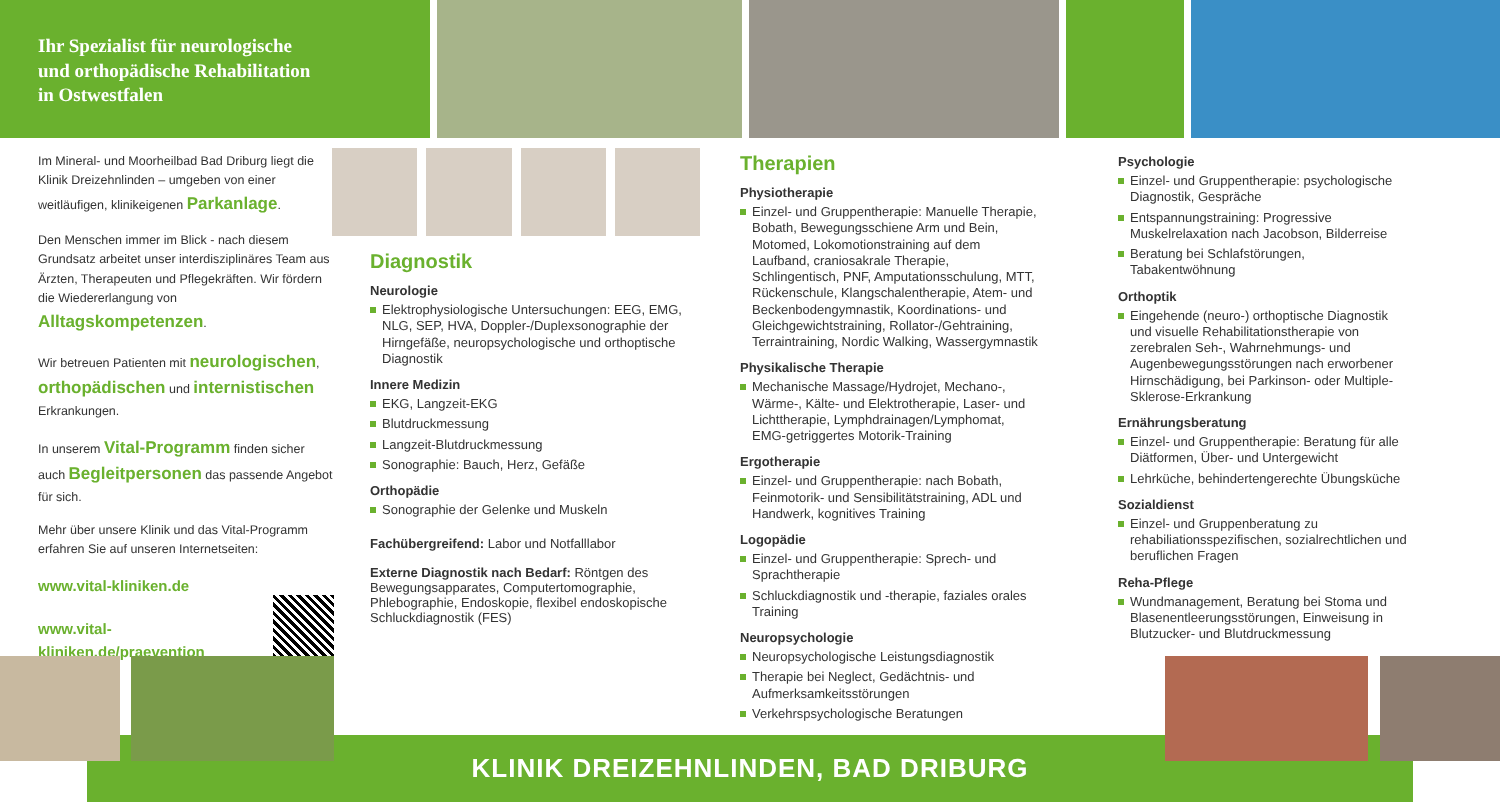Ihr Spezialist für neurologische
und orthopädische Rehabilitation
in Ostwestfalen
Im Mineral- und Moorheilbad Bad Driburg liegt die Klinik Dreizehnlinden – umgeben von einer weitläufigen, klinikeigenen Parkanlage.
Den Menschen immer im Blick - nach diesem Grundsatz arbeitet unser interdisziplinäres Team aus Ärzten, Therapeuten und Pflegekräften. Wir fördern die Wiedererlangung von Alltagskompetenzen.
Wir betreuen Patienten mit neurologischen, orthopädischen und internistischen Erkrankungen.
In unserem Vital-Programm finden sicher auch Begleitpersonen das passende Angebot für sich.
Mehr über unsere Klinik und das Vital-Programm erfahren Sie auf unseren Internetseiten:
www.vital-kliniken.de
www.vital-kliniken.de/praevention
Diagnostik
Neurologie
Elektrophysiologische Untersuchungen: EEG, EMG, NLG, SEP, HVA, Doppler-/Duplexsonographie der Hirngefäße, neuropsychologische und orthoptische Diagnostik
Innere Medizin
EKG, Langzeit-EKG
Blutdruckmessung
Langzeit-Blutdruckmessung
Sonographie: Bauch, Herz, Gefäße
Orthopädie
Sonographie der Gelenke und Muskeln
Fachübergreifend: Labor und Notfalllabor
Externe Diagnostik nach Bedarf: Röntgen des Bewegungsapparates, Computertomographie, Phlebographie, Endoskopie, flexibel endoskopische Schluckdiagnostik (FES)
Therapien
Physiotherapie
Einzel- und Gruppentherapie: Manuelle Therapie, Bobath, Bewegungsschiene Arm und Bein, Motomed, Lokomotionstraining auf dem Laufband, craniosakrale Therapie, Schlingentisch, PNF, Amputationsschulung, MTT, Rückenschule, Klangschalentherapie, Atem- und Beckenbodengymnastik, Koordinations- und Gleichgewichtstraining, Rollator-/Gehtraining, Terraintraining, Nordic Walking, Wassergymnastik
Physikalische Therapie
Mechanische Massage/Hydrojet, Mechano-, Wärme-, Kälte- und Elektrotherapie, Laser- und Lichttherapie, Lymphdrainagen/Lymphomat, EMG-getriggertes Motorik-Training
Ergotherapie
Einzel- und Gruppentherapie: nach Bobath, Feinmotorik- und Sensibilitätstraining, ADL und Handwerk, kognitives Training
Logopädie
Einzel- und Gruppentherapie: Sprech- und Sprachtherapie
Schluckdiagnostik und -therapie, faziales orales Training
Neuropsychologie
Neuropsychologische Leistungsdiagnostik
Therapie bei Neglect, Gedächtnis- und Aufmerksamkeitsstörungen
Verkehrspsychologische Beratungen
Psychologie
Einzel- und Gruppentherapie: psychologische Diagnostik, Gespräche
Entspannungstraining: Progressive Muskelrelaxation nach Jacobson, Bilderreise
Beratung bei Schlafstörungen, Tabakentwöhnung
Orthoptik
Eingehende (neuro-) orthoptische Diagnostik und visuelle Rehabilitationstherapie von zerebralen Seh-, Wahrnehmungs- und Augenbewegungsstörungen nach erworbener Hirnschädigung, bei Parkinson- oder Multiple-Sklerose-Erkrankung
Ernährungsberatung
Einzel- und Gruppentherapie: Beratung für alle Diätformen, Über- und Untergewicht
Lehrküche, behindertengerechte Übungsküche
Sozialdienst
Einzel- und Gruppenberatung zu rehabiliationsspezifischen, sozialrechtlichen und beruflichen Fragen
Reha-Pflege
Wundmanagement, Beratung bei Stoma und Blasenentleerungsstörungen, Einweisung in Blutzucker- und Blutdruckmessung
KLINIK DREIZEHNLINDEN, BAD DRIBURG